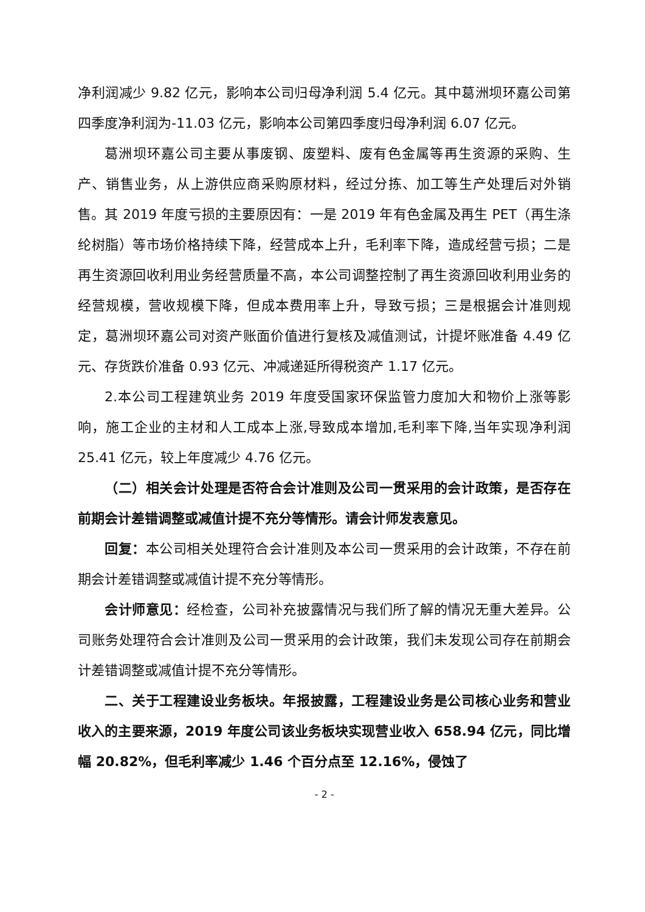净利润减少 9.82 亿元，影响本公司归母净利润 5.4 亿元。其中葛洲坝环嘉公司第四季度净利润为-11.03 亿元，影响本公司第四季度归母净利润 6.07 亿元。
葛洲坝环嘉公司主要从事废钢、废塑料、废有色金属等再生资源的采购、生产、销售业务，从上游供应商采购原材料，经过分拣、加工等生产处理后对外销售。其 2019 年度亏损的主要原因有：一是 2019 年有色金属及再生 PET（再生涤纶树脂）等市场价格持续下降，经营成本上升，毛利率下降，造成经营亏损；二是再生资源回收利用业务经营质量不高，本公司调整控制了再生资源回收利用业务的经营规模，营收规模下降，但成本费用率上升，导致亏损；三是根据会计准则规定，葛洲坝环嘉公司对资产账面价值进行复核及减值测试，计提坏账准备 4.49 亿元、存货跌价准备 0.93 亿元、冲减递延所得税资产 1.17 亿元。
2.本公司工程建筑业务 2019 年度受国家环保监管力度加大和物价上涨等影响，施工企业的主材和人工成本上涨,导致成本增加,毛利率下降,当年实现净利润 25.41 亿元，较上年度减少 4.76 亿元。
（二）相关会计处理是否符合会计准则及公司一贯采用的会计政策，是否存在前期会计差错调整或减值计提不充分等情形。请会计师发表意见。
回复：本公司相关处理符合会计准则及本公司一贯采用的会计政策，不存在前期会计差错调整或减值计提不充分等情形。
会计师意见：经检查，公司补充披露情况与我们所了解的情况无重大差异。公司账务处理符合会计准则及公司一贯采用的会计政策，我们未发现公司存在前期会计差错调整或减值计提不充分等情形。
二、关于工程建设业务板块。年报披露，工程建设业务是公司核心业务和营业收入的主要来源，2019 年度公司该业务板块实现营业收入 658.94 亿元，同比增幅 20.82%，但毛利率减少 1.46 个百分点至 12.16%，侵蚀了
- 2 -